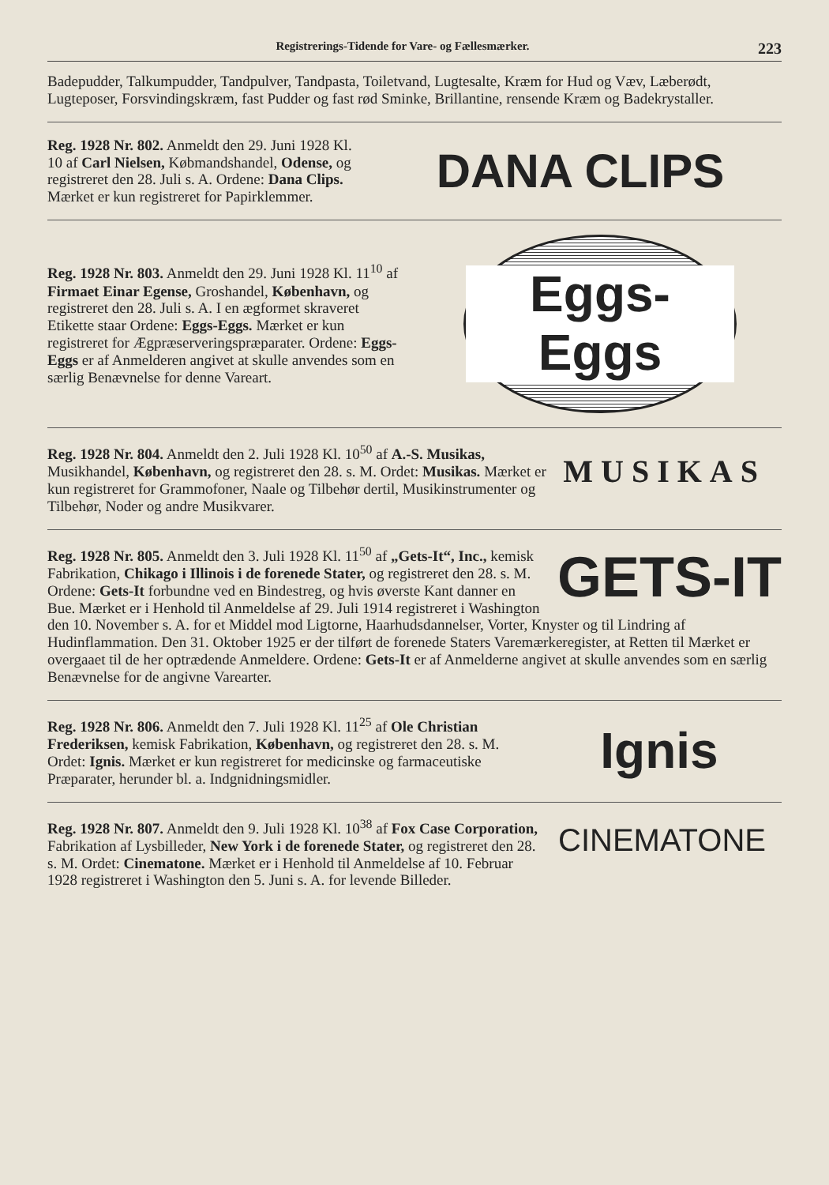Registrerings-Tidende for Vare- og Fællesmærker. 223
Badepudder, Talkumpudder, Tandpulver, Tandpasta, Toiletvand, Lugtesalte, Kræm for Hud og Væv, Læberødt, Lugteposer, Forsvindingskræm, fast Pudder og fast rød Sminke, Brillantine, rensende Kræm og Badekrystaller.
Reg. 1928 Nr. 802. Anmeldt den 29. Juni 1928 Kl. 10 af Carl Nielsen, Købmandshandel, Odense, og registreret den 28. Juli s. A. Ordene: Dana Clips. Mærket er kun registreret for Papirklemmer.
DANA CLIPS
Reg. 1928 Nr. 803. Anmeldt den 29. Juni 1928 Kl. 11<sup>10</sup> af Firmaet Einar Egense, Groshandel, København, og registreret den 28. Juli s. A. I en ægformet skraveret Etikette staar Ordene: Eggs-Eggs. Mærket er kun registreret for Ægpræserveringspræparater. Ordene: Eggs-Eggs er af Anmelderen angivet at skulle anvendes som en særlig Benævnelse for denne Vareart.
Eggs-Eggs
MUSIKAS Reg. 1928 Nr. 804. Anmeldt den 2. Juli 1928 Kl. 10<sup>50</sup> af A.-S. Musikas, Musikhandel, København, og registreret den 28. s. M. Ordet: Musikas. Mærket er kun registreret for Grammofoner, Naale og Tilbehør dertil, Musikinstrumenter og Tilbehør, Noder og andre Musikvarer.
GETS-IT Reg. 1928 Nr. 805. Anmeldt den 3. Juli 1928 Kl. 11<sup>50</sup> af „Gets-It“, Inc., kemisk Fabrikation, Chikago i Illinois i de forenede Stater, og registreret den 28. s. M. Ordene: Gets-It forbundne ved en Bindestreg, og hvis øverste Kant danner en Bue. Mærket er i Henhold til Anmeldelse af 29. Juli 1914 registreret i Washington den 10. November s. A. for et Middel mod Ligtorne, Haarhudsdannelser, Vorter, Knyster og til Lindring af Hudinflammation. Den 31. Oktober 1925 er der tilført de forenede Staters Varemærkeregister, at Retten til Mærket er overgaaet til de her optrædende Anmeldere. Ordene: Gets-It er af Anmelderne angivet at skulle anvendes som en særlig Benævnelse for de angivne Varearter.
Reg. 1928 Nr. 806. Anmeldt den 7. Juli 1928 Kl. 11<sup>25</sup> af Ole Christian Frederiksen, kemisk Fabrikation, København, og registreret den 28. s. M. Ordet: Ignis. Mærket er kun registreret for medicinske og farmaceutiske Præparater, herunder bl. a. Indgnidningsmidler.
Ignis
CINEMATONE Reg. 1928 Nr. 807. Anmeldt den 9. Juli 1928 Kl. 10<sup>38</sup> af Fox Case Corporation, Fabrikation af Lysbilleder, New York i de forenede Stater, og registreret den 28. s. M. Ordet: Cinematone. Mærket er i Henhold til Anmeldelse af 10. Februar 1928 registreret i Washington den 5. Juni s. A. for levende Billeder.